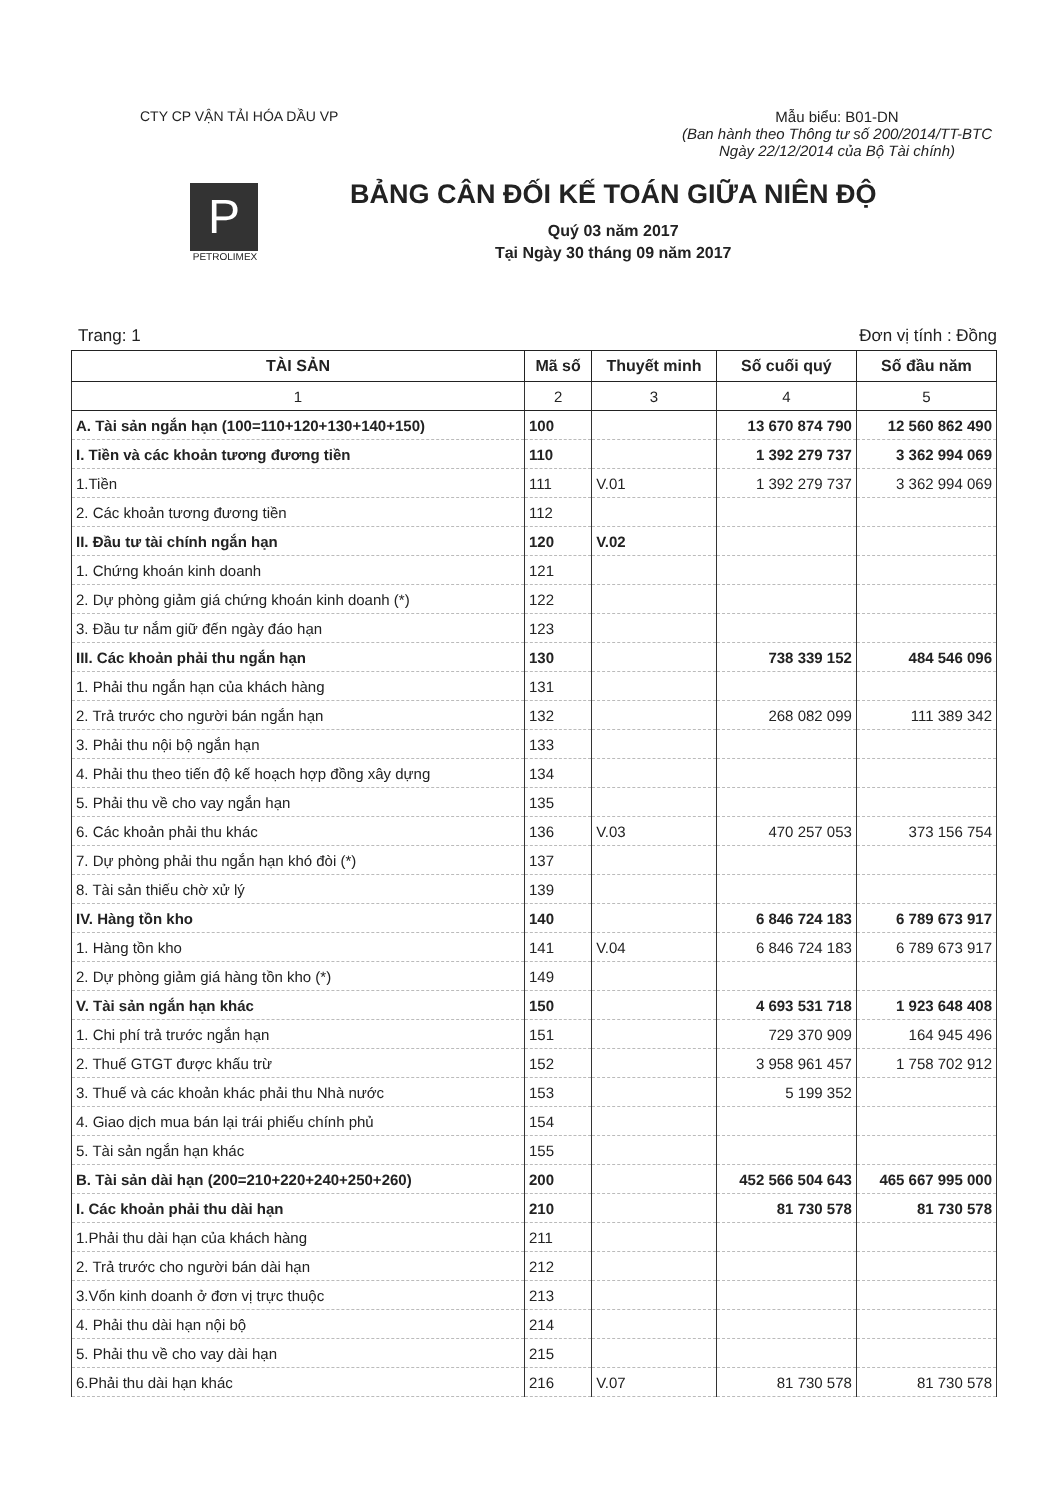CTY CP VẬN TẢI HÓA DẦU VP Mẫu biểu: B01-DN
(Ban hành theo Thông tư số 200/2014/TT-BTC
Ngày 22/12/2014 của Bộ Tài chính)
P
PETROLIMEX
BẢNG CÂN ĐỐI KẾ TOÁN GIỮA NIÊN ĐỘ
Quý 03 năm 2017
Tại Ngày 30 tháng 09 năm 2017
Trang: 1 Đơn vị tính : Đồng
| TÀI SẢN | Mã số | Thuyết minh | Số cuối quý | Số đầu năm |
| --- | --- | --- | --- | --- |
| 1 | 2 | 3 | 4 | 5 |
| A. Tài sản ngắn hạn (100=110+120+130+140+150) | 100 | | 13 670 874 790 | 12 560 862 490 |
| I. Tiền và các khoản tương đương tiền | 110 | | 1 392 279 737 | 3 362 994 069 |
| 1.Tiền | 111 | V.01 | 1 392 279 737 | 3 362 994 069 |
| 2. Các khoản tương đương tiền | 112 | | | |
| II. Đầu tư tài chính ngắn hạn | 120 | V.02 | | |
| 1. Chứng khoán kinh doanh | 121 | | | |
| 2. Dự phòng giảm giá chứng khoán kinh doanh (*) | 122 | | | |
| 3. Đầu tư nắm giữ đến ngày đáo hạn | 123 | | | |
| III. Các khoản phải thu ngắn hạn | 130 | | 738 339 152 | 484 546 096 |
| 1. Phải thu ngắn hạn của khách hàng | 131 | | | |
| 2. Trả trước cho người bán ngắn hạn | 132 | | 268 082 099 | 111 389 342 |
| 3. Phải thu nội bộ ngắn hạn | 133 | | | |
| 4. Phải thu theo tiến độ kế hoạch hợp đồng xây dựng | 134 | | | |
| 5. Phải thu về cho vay ngắn hạn | 135 | | | |
| 6. Các khoản phải thu khác | 136 | V.03 | 470 257 053 | 373 156 754 |
| 7. Dự phòng phải thu ngắn hạn khó đòi (*) | 137 | | | |
| 8. Tài sản thiếu chờ xử lý | 139 | | | |
| IV. Hàng tồn kho | 140 | | 6 846 724 183 | 6 789 673 917 |
| 1. Hàng tồn kho | 141 | V.04 | 6 846 724 183 | 6 789 673 917 |
| 2. Dự phòng giảm giá hàng tồn kho (*) | 149 | | | |
| V. Tài sản ngắn hạn khác | 150 | | 4 693 531 718 | 1 923 648 408 |
| 1. Chi phí trả trước ngắn hạn | 151 | | 729 370 909 | 164 945 496 |
| 2. Thuế GTGT được khấu trừ | 152 | | 3 958 961 457 | 1 758 702 912 |
| 3. Thuế và các khoản khác phải thu Nhà nước | 153 | | 5 199 352 | |
| 4. Giao dịch mua bán lại trái phiếu chính phủ | 154 | | | |
| 5. Tài sản ngắn hạn khác | 155 | | | |
| B. Tài sản dài hạn (200=210+220+240+250+260) | 200 | | 452 566 504 643 | 465 667 995 000 |
| I. Các khoản phải thu dài hạn | 210 | | 81 730 578 | 81 730 578 |
| 1.Phải thu dài hạn của khách hàng | 211 | | | |
| 2. Trả trước cho người bán dài hạn | 212 | | | |
| 3.Vốn kinh doanh ở đơn vị trực thuộc | 213 | | | |
| 4. Phải thu dài hạn nội bộ | 214 | | | |
| 5. Phải thu về cho vay dài hạn | 215 | | | |
| 6.Phải thu dài hạn khác | 216 | V.07 | 81 730 578 | 81 730 578 |